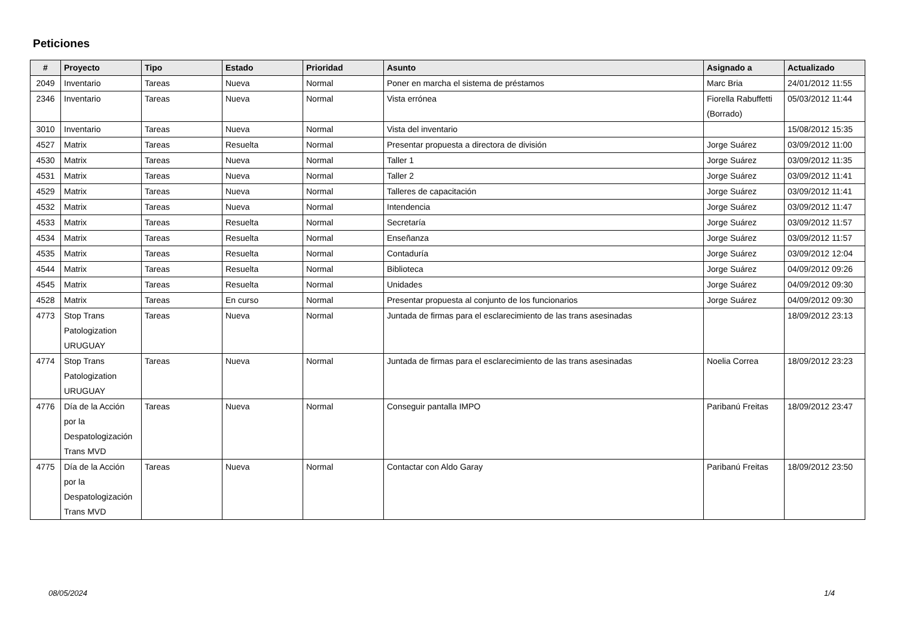Peticiones
| # | Proyecto | Tipo | Estado | Prioridad | Asunto | Asignado a | Actualizado |
| --- | --- | --- | --- | --- | --- | --- | --- |
| 2049 | Inventario | Tareas | Nueva | Normal | Poner en marcha el sistema de préstamos | Marc Bria | 24/01/2012 11:55 |
| 2346 | Inventario | Tareas | Nueva | Normal | Vista errónea | Fiorella Rabuffetti (Borrado) | 05/03/2012 11:44 |
| 3010 | Inventario | Tareas | Nueva | Normal | Vista del inventario | | 15/08/2012 15:35 |
| 4527 | Matrix | Tareas | Resuelta | Normal | Presentar propuesta a directora de división | Jorge Suárez | 03/09/2012 11:00 |
| 4530 | Matrix | Tareas | Nueva | Normal | Taller 1 | Jorge Suárez | 03/09/2012 11:35 |
| 4531 | Matrix | Tareas | Nueva | Normal | Taller 2 | Jorge Suárez | 03/09/2012 11:41 |
| 4529 | Matrix | Tareas | Nueva | Normal | Talleres de capacitación | Jorge Suárez | 03/09/2012 11:41 |
| 4532 | Matrix | Tareas | Nueva | Normal | Intendencia | Jorge Suárez | 03/09/2012 11:47 |
| 4533 | Matrix | Tareas | Resuelta | Normal | Secretaría | Jorge Suárez | 03/09/2012 11:57 |
| 4534 | Matrix | Tareas | Resuelta | Normal | Enseñanza | Jorge Suárez | 03/09/2012 11:57 |
| 4535 | Matrix | Tareas | Resuelta | Normal | Contaduría | Jorge Suárez | 03/09/2012 12:04 |
| 4544 | Matrix | Tareas | Resuelta | Normal | Biblioteca | Jorge Suárez | 04/09/2012 09:26 |
| 4545 | Matrix | Tareas | Resuelta | Normal | Unidades | Jorge Suárez | 04/09/2012 09:30 |
| 4528 | Matrix | Tareas | En curso | Normal | Presentar propuesta al conjunto de los funcionarios | Jorge Suárez | 04/09/2012 09:30 |
| 4773 | Stop Trans Patologization URUGUAY | Tareas | Nueva | Normal | Juntada de firmas para el esclarecimiento de las trans asesinadas | | 18/09/2012 23:13 |
| 4774 | Stop Trans Patologization URUGUAY | Tareas | Nueva | Normal | Juntada de firmas para el esclarecimiento de las trans asesinadas | Noelia Correa | 18/09/2012 23:23 |
| 4776 | Día de la Acción por la Despatologización Trans MVD | Tareas | Nueva | Normal | Conseguir pantalla IMPO | Paribanú Freitas | 18/09/2012 23:47 |
| 4775 | Día de la Acción por la Despatologización Trans MVD | Tareas | Nueva | Normal | Contactar con Aldo Garay | Paribanú Freitas | 18/09/2012 23:50 |
08/05/2024 1/4